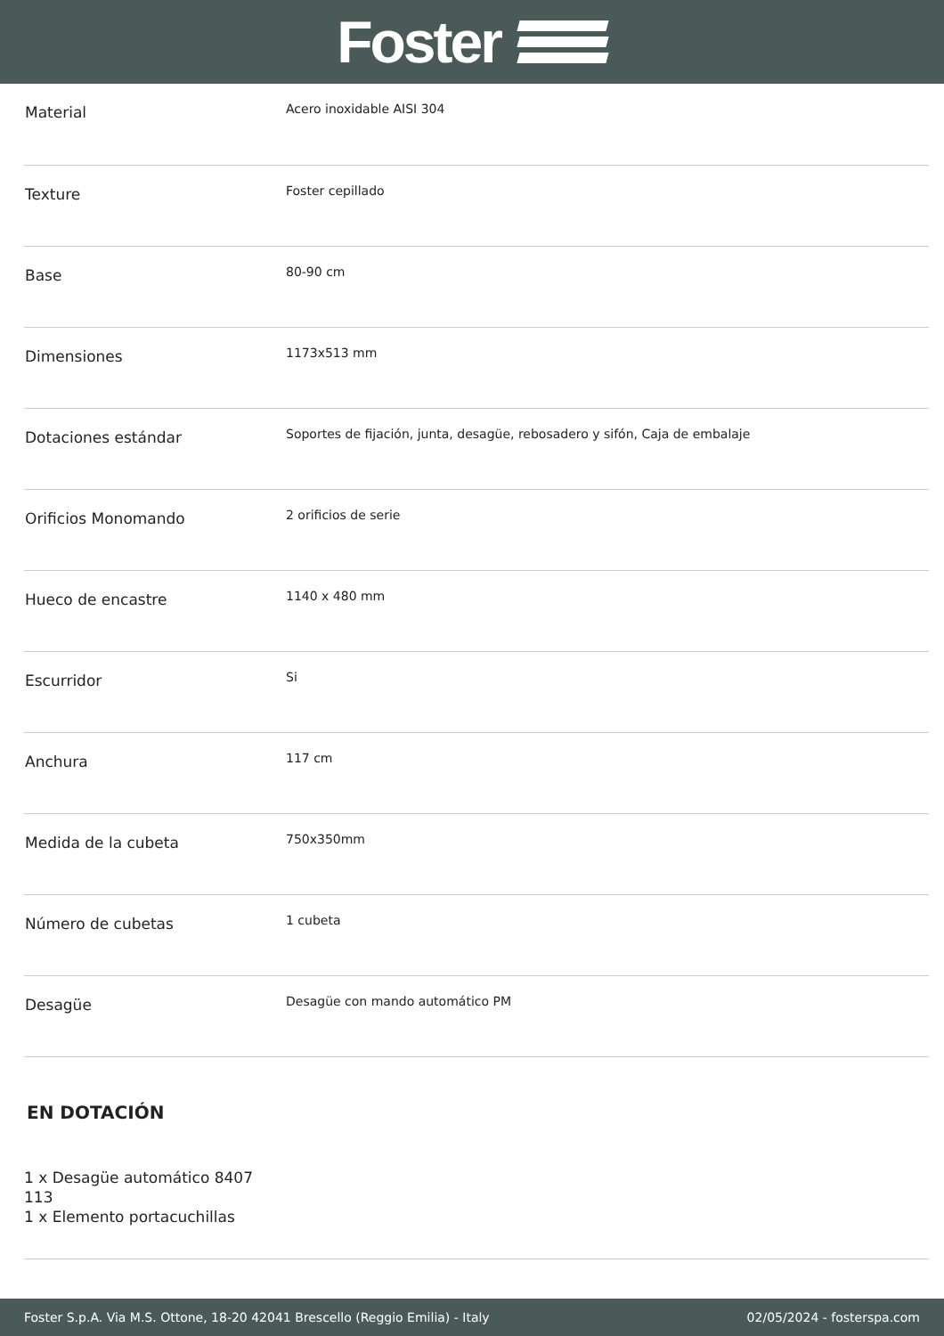Foster
| Material | Acero inoxidable AISI 304 |
| Texture | Foster cepillado |
| Base | 80-90 cm |
| Dimensiones | 1173x513 mm |
| Dotaciones estándar | Soportes de fijación, junta, desagüe, rebosadero y sifón, Caja de embalaje |
| Orificios Monomando | 2 orificios de serie |
| Hueco de encastre | 1140 x 480 mm |
| Escurridor | Si |
| Anchura | 117 cm |
| Medida de la cubeta | 750x350mm |
| Número de cubetas | 1 cubeta |
| Desagüe | Desagüe con mando automático PM |
EN DOTACIÓN
1 x Desagüe automático 8407
113
1 x Elemento portacuchillas
Foster S.p.A. Via M.S. Ottone, 18-20 42041 Brescello (Reggio Emilia) - Italy 02/05/2024 - fosterspa.com